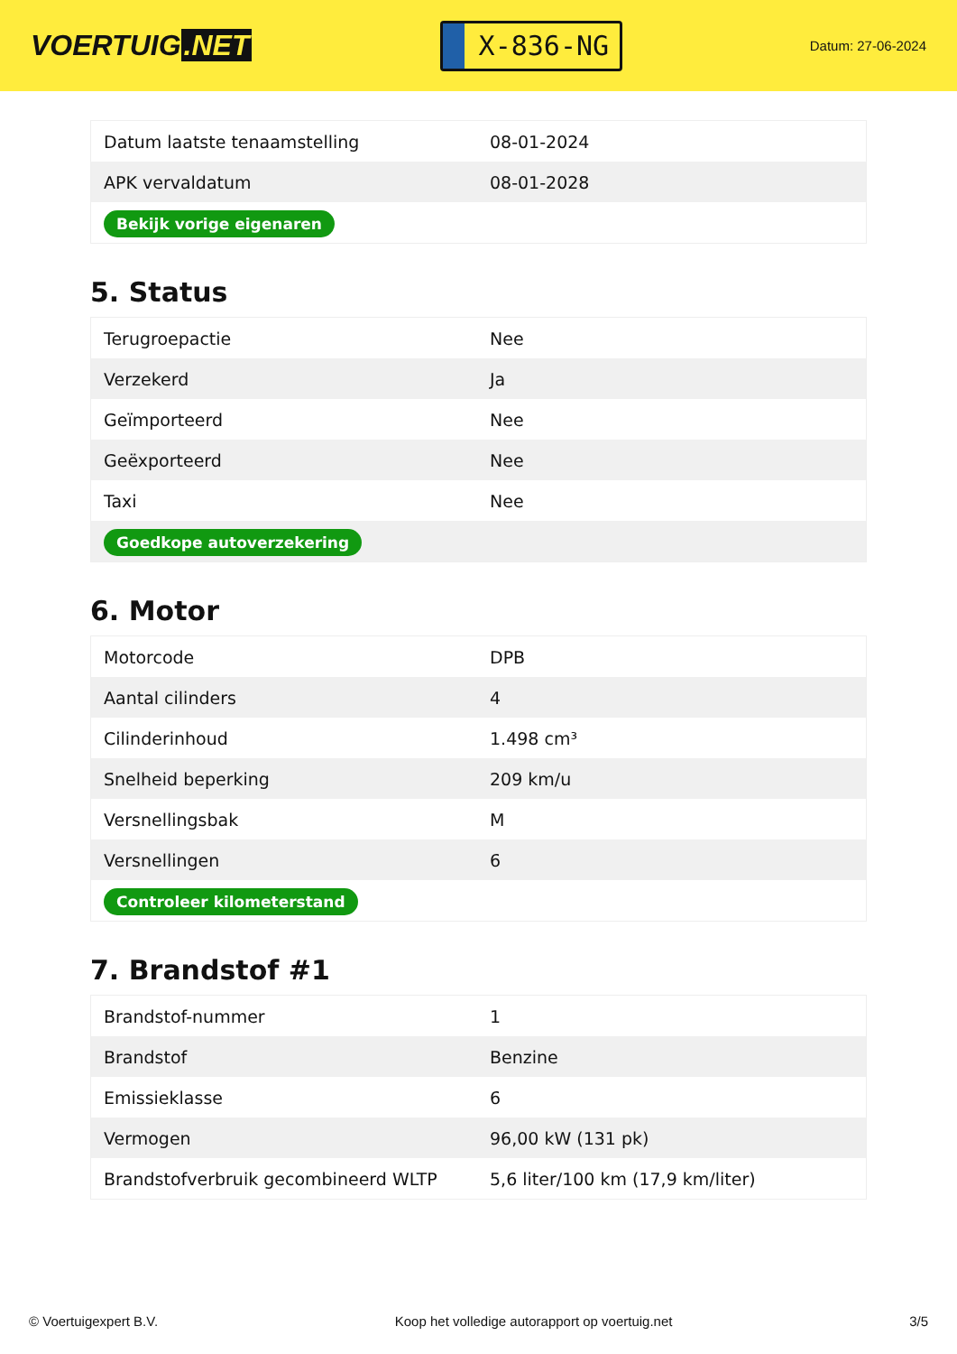VOERTUIG.NET
X-836-NG
Datum: 27-06-2024
| Datum laatste tenaamstelling | 08-01-2024 |
| APK vervaldatum | 08-01-2028 |
| Bekijk vorige eigenaren | |
5. Status
| Terugroepactie | Nee |
| Verzekerd | Ja |
| Geïmporteerd | Nee |
| Geëxporteerd | Nee |
| Taxi | Nee |
| Goedkope autoverzekering | |
6. Motor
| Motorcode | DPB |
| Aantal cilinders | 4 |
| Cilinderinhoud | 1.498 cm³ |
| Snelheid beperking | 209 km/u |
| Versnellingsbak | M |
| Versnellingen | 6 |
| Controleer kilometerstand | |
7. Brandstof #1
| Brandstof-nummer | 1 |
| Brandstof | Benzine |
| Emissieklasse | 6 |
| Vermogen | 96,00 kW (131 pk) |
| Brandstofverbruik gecombineerd WLTP | 5,6 liter/100 km (17,9 km/liter) |
© Voertuigexpert B.V. Koop het volledige autorapport op voertuig.net 3/5